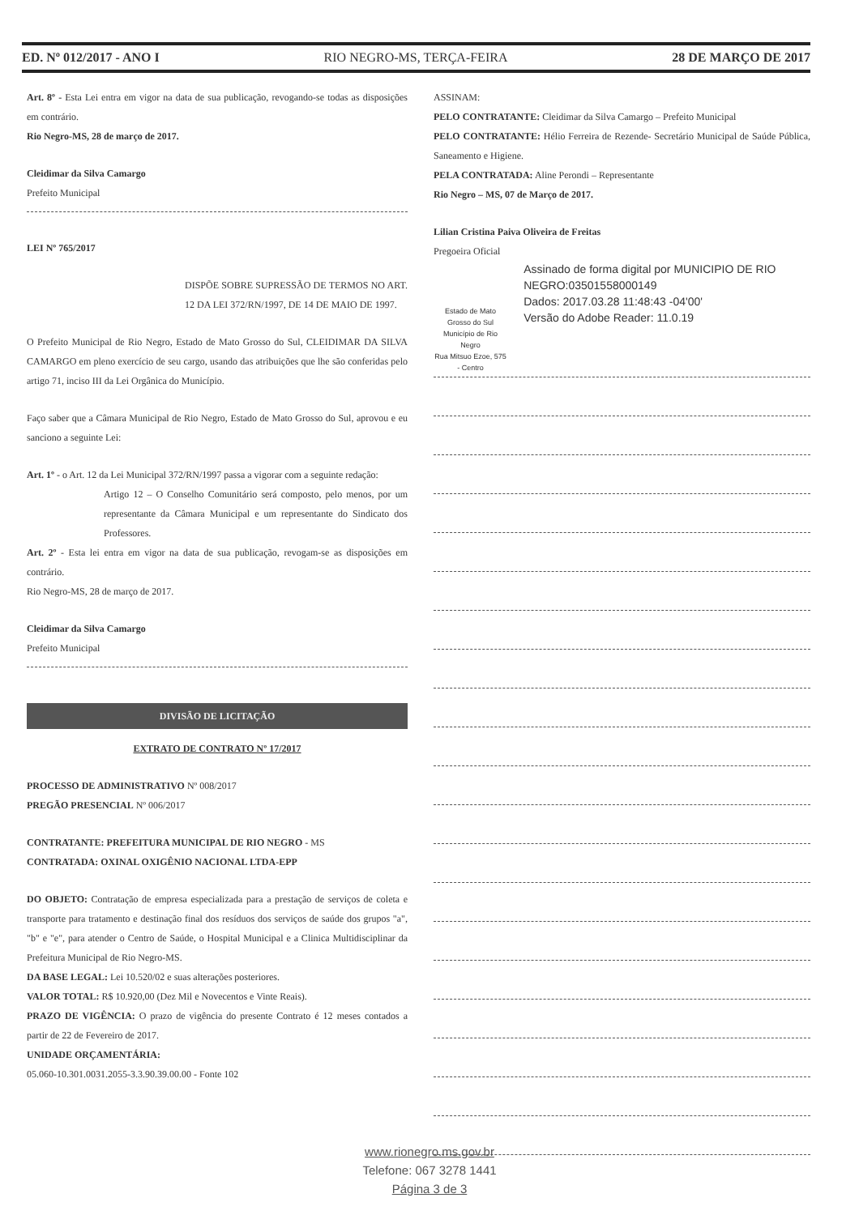ED. Nº 012/2017 - ANO I RIO NEGRO-MS, TERÇA-FEIRA 28 DE MARÇO DE 2017
Art. 8º - Esta Lei entra em vigor na data de sua publicação, revogando-se todas as disposições em contrário.
Rio Negro-MS, 28 de março de 2017.
Cleidimar da Silva Camargo
Prefeito Municipal
LEI Nº 765/2017
DISPÕE SOBRE SUPRESSÃO DE TERMOS NO ART. 12 DA LEI 372/RN/1997, DE 14 DE MAIO DE 1997.
O Prefeito Municipal de Rio Negro, Estado de Mato Grosso do Sul, CLEIDIMAR DA SILVA CAMARGO em pleno exercício de seu cargo, usando das atribuições que lhe são conferidas pelo artigo 71, inciso III da Lei Orgânica do Município.
Faço saber que a Câmara Municipal de Rio Negro, Estado de Mato Grosso do Sul, aprovou e eu sanciono a seguinte Lei:
Art. 1º - o Art. 12 da Lei Municipal 372/RN/1997 passa a vigorar com a seguinte redação:
Artigo 12 – O Conselho Comunitário será composto, pelo menos, por um representante da Câmara Municipal e um representante do Sindicato dos Professores.
Art. 2º - Esta lei entra em vigor na data de sua publicação, revogam-se as disposições em contrário.
Rio Negro-MS, 28 de março de 2017.
Cleidimar da Silva Camargo
Prefeito Municipal
DIVISÃO DE LICITAÇÃO
EXTRATO DE CONTRATO Nº 17/2017
PROCESSO DE ADMINISTRATIVO Nº 008/2017
PREGÃO PRESENCIAL Nº 006/2017
CONTRATANTE: PREFEITURA MUNICIPAL DE RIO NEGRO - MS
CONTRATADA: OXINAL OXIGÊNIO NACIONAL LTDA-EPP
DO OBJETO: Contratação de empresa especializada para a prestação de serviços de coleta e transporte para tratamento e destinação final dos resíduos dos serviços de saúde dos grupos "a", "b" e "e", para atender o Centro de Saúde, o Hospital Municipal e a Clinica Multidisciplinar da Prefeitura Municipal de Rio Negro-MS.
DA BASE LEGAL: Lei 10.520/02 e suas alterações posteriores.
VALOR TOTAL: R$ 10.920,00 (Dez Mil e Novecentos e Vinte Reais).
PRAZO DE VIGÊNCIA: O prazo de vigência do presente Contrato é 12 meses contados a partir de 22 de Fevereiro de 2017.
UNIDADE ORÇAMENTÁRIA:
05.060-10.301.0031.2055-3.3.90.39.00.00 - Fonte 102
ASSINAM:
PELO CONTRATANTE: Cleidimar da Silva Camargo – Prefeito Municipal
PELO CONTRATANTE: Hélio Ferreira de Rezende- Secretário Municipal de Saúde Pública, Saneamento e Higiene.
PELA CONTRATADA: Aline Perondi – Representante
Rio Negro – MS, 07 de Março de 2017.
Lilian Cristina Paiva Oliveira de Freitas
Pregoeira Oficial
Estado de Mato Grosso do Sul
Município de Rio Negro
Rua Mitsuo Ezoe, 575 - Centro
Assinado de forma digital por MUNICIPIO DE RIO NEGRO:03501558000149
Dados: 2017.03.28 11:48:43 -04'00'
Versão do Adobe Reader: 11.0.19
www.rionegro.ms.gov.br
Telefone: 067 3278 1441
Página 3 de 3